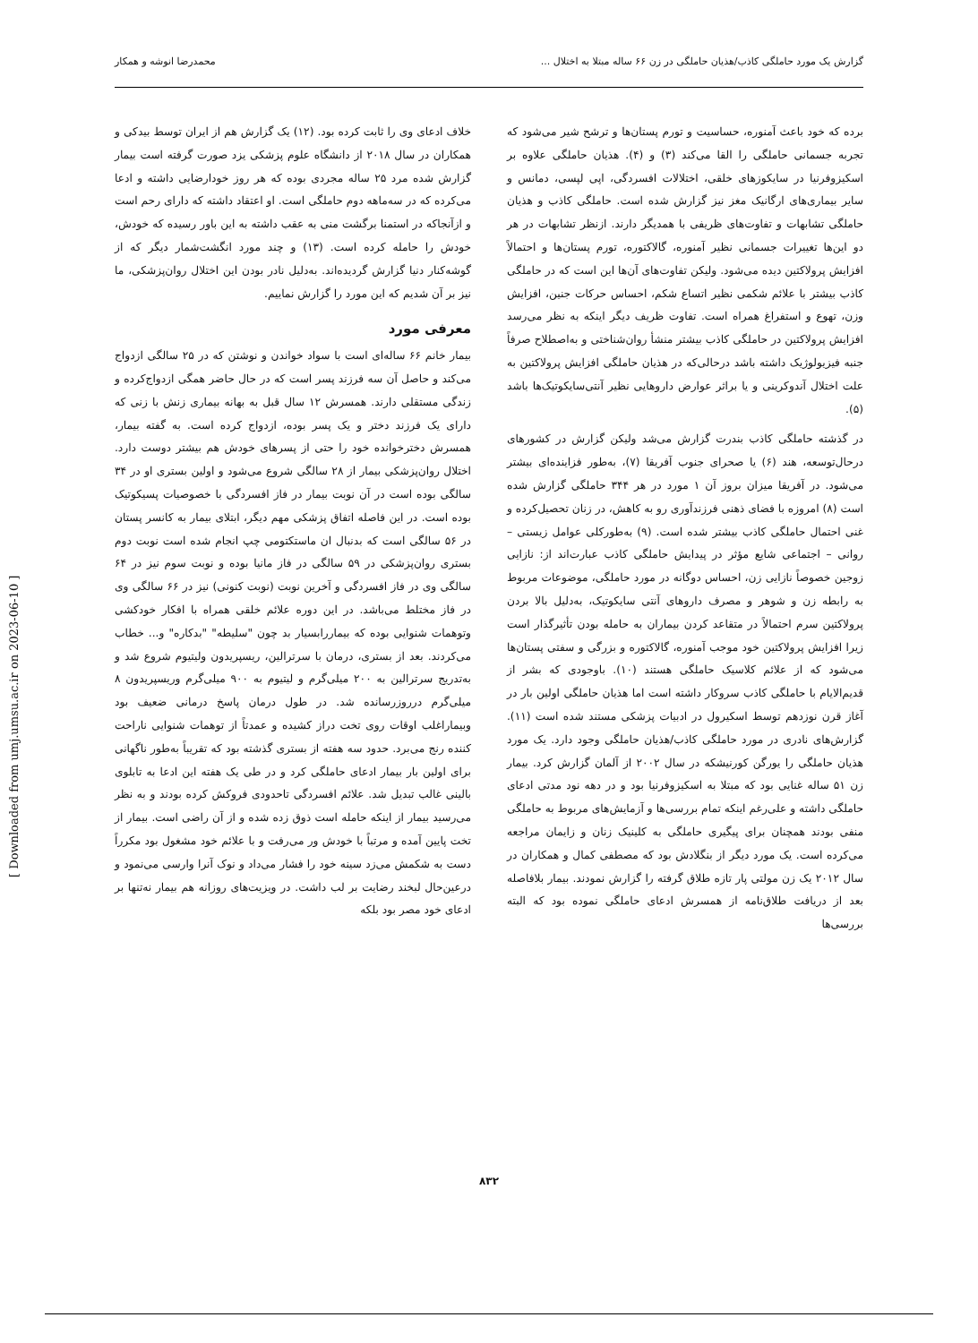گزارش یک مورد حاملگی کاذب/هذیان حاملگی در زن ۶۶ ساله مبتلا به اختلال ... محمدرضا انوشه و همکار
برده که خود باعث آمنوره، حساسیت و تورم پستان‌ها و ترشح شیر می‌شود که تجربه جسمانی حاملگی را القا می‌کند (۳) و (۴). هذیان حاملگی علاوه بر اسکیزوفرنیا در سایکوزهای خلقی، اختلالات افسردگی، اپی لپسی، دمانس و سایر بیماری‌های ارگانیک مغز نیز گزارش شده است. حاملگی کاذب و هذیان حاملگی تشابهات و تفاوت‌های ظریفی با همدیگر دارند. ازنظر تشابهات در هر دو این‌ها تغییرات جسمانی نظیر آمنوره، گالاکتوره، تورم پستان‌ها و احتمالاً افزایش پرولاکتین دیده می‌شود. ولیکن تفاوت‌های آن‌ها این است که در حاملگی کاذب بیشتر با علائم شکمی نظیر اتساع شکم، احساس حرکات جنین، افزایش وزن، تهوع و استفراغ همراه است. تفاوت ظریف دیگر اینکه به نظر می‌رسد افزایش پرولاکتین در حاملگی کاذب بیشتر منشأ روان‌شناختی و به‌اصطلاح صرفاً جنبه فیزیولوژیک داشته باشد درحالی‌که در هذیان حاملگی افزایش پرولاکتین به علت اختلال آندوکرینی و یا براثر عوارض داروهایی نظیر آنتی‌سایکوتیک‌ها باشد (۵).
در گذشته حاملگی کاذب بندرت گزارش می‌شد ولیکن گزارش در کشورهای درحال‌توسعه، هند (۶) یا صحرای جنوب آفریقا (۷)، به‌طور فزاینده‌ای بیشتر می‌شود. در آفریقا میزان بروز آن ۱ مورد در هر ۳۴۴ حاملگی گزارش شده است (۸) امروزه با فضای ذهنی فرزندآوری رو به کاهش، در زنان تحصیل‌کرده و غنی احتمال حاملگی کاذب بیشتر شده است. (۹) به‌طورکلی عوامل زیستی – روانی – اجتماعی شایع مؤثر در پیدایش حاملگی کاذب عبارت‌اند از: نازایی زوجین خصوصاً نازایی زن، احساس دوگانه در مورد حاملگی، موضوعات مربوط به رابطه زن و شوهر و مصرف داروهای آنتی سایکوتیک، به‌دلیل بالا بردن پرولاکتین سرم احتمالاً در متقاعد کردن بیماران به حامله بودن تأثیرگذار است زیرا افزایش پرولاکتین خود موجب آمنوره، گالاکتوره و بزرگی و سفتی پستان‌ها می‌شود که از علائم کلاسیک حاملگی هستند (۱۰). باوجودی که بشر از قدیم‌الایام با حاملگی کاذب سروکار داشته است اما هذیان حاملگی اولین بار در آغاز قرن نوزدهم توسط اسکیرول در ادبیات پزشکی مستند شده است (۱۱). گزارش‌های نادری در مورد حاملگی کاذب/هذیان حاملگی وجود دارد. یک مورد هذیان حاملگی را یورگن کورنیشکه در سال ۲۰۰۲ از آلمان گزارش کرد. بیمار زن ۵۱ ساله غنایی بود که مبتلا به اسکیزوفرنیا بود و در دهه نود مدتی ادعای حاملگی داشته و علی‌رغم اینکه تمام بررسی‌ها و آزمایش‌های مربوط به حاملگی منفی بودند همچنان برای پیگیری حاملگی به کلینیک زنان و زایمان مراجعه می‌کرده است. یک مورد دیگر از بنگلادش بود که مصطفی کمال و همکاران در سال ۲۰۱۲ یک زن مولتی پار تازه طلاق گرفته را گزارش نمودند. بیمار بلافاصله بعد از دریافت طلاق‌نامه از همسرش ادعای حاملگی نموده بود که البته بررسی‌ها
خلاف ادعای وی را ثابت کرده بود. (۱۲) یک گزارش هم از ایران توسط بیدکی و همکاران در سال ۲۰۱۸ از دانشگاه علوم پزشکی یزد صورت گرفته است بیمار گزارش شده مرد ۲۵ ساله مجردی بوده که هر روز خودارضایی داشته و ادعا می‌کرده که در سه‌ماهه دوم حاملگی است. او اعتقاد داشته که دارای رحم است و ازآنجاکه در استمنا برگشت منی به عقب داشته به این باور رسیده که خودش، خودش را حامله کرده است. (۱۳) و چند مورد انگشت‌شمار دیگر که از گوشه‌کنار دنیا گزارش گردیده‌اند. به‌دلیل نادر بودن این اختلال روان‌پزشکی، ما نیز بر آن شدیم که این مورد را گزارش نماییم.
معرفی مورد
بیمار خانم ۶۶ ساله‌ای است با سواد خواندن و نوشتن که در ۲۵ سالگی ازدواج می‌کند و حاصل آن سه فرزند پسر است که در حال حاضر همگی ازدواج‌کرده و زندگی مستقلی دارند. همسرش ۱۲ سال قبل به بهانه بیماری زنش با زنی که دارای یک فرزند دختر و یک پسر بوده، ازدواج کرده است. به گفته بیمار، همسرش دخترخوانده خود را حتی از پسرهای خودش هم بیشتر دوست دارد. اختلال روان‌پزشکی بیمار از ۲۸ سالگی شروع می‌شود و اولین بستری او در ۳۴ سالگی بوده است در آن نوبت بیمار در فاز افسردگی با خصوصیات پسیکوتیک بوده است. در این فاصله اتفاق پزشکی مهم دیگر، ابتلای بیمار به کانسر پستان در ۵۶ سالگی است که بدنبال ان ماستکتومی چپ انجام شده است نوبت دوم بستری روان‌پزشکی در ۵۹ سالگی در فاز مانیا بوده و نوبت سوم نیز در ۶۴ سالگی وی در فاز افسردگی و آخرین نوبت (نوبت کنونی) نیز در ۶۶ سالگی وی در فاز مختلط می‌باشد. در این دوره علائم خلقی همراه با افکار خودکشی وتوهمات شنوایی بوده که بیماررابسیار بد چون "سلیطه" "بدکاره" و... خطاب می‌کردند. بعد از بستری، درمان با سرترالین، ریسپریدون ولیتیوم شروع شد و به‌تدریج سرترالین به ۲۰۰ میلی‌گرم و لیتیوم به ۹۰۰ میلی‌گرم وریسپریدون ۸ میلی‌گرم درروزرسانده شد. در طول درمان پاسخ درمانی ضعیف بود وبیماراغلب اوقات روی تخت دراز کشیده و عمدتاً از توهمات شنوایی ناراحت کننده رنج می‌برد. حدود سه هفته از بستری گذشته بود که تقریباً به‌طور ناگهانی برای اولین بار بیمار ادعای حاملگی کرد و در طی یک هفته این ادعا به تابلوی بالینی غالب تبدیل شد. علائم افسردگی تاحدودی فروکش کرده بودند و به نظر می‌رسید بیمار از اینکه حامله است ذوق زده شده و از آن راضی است. بیمار از تخت پایین آمده و مرتباً با خودش ور می‌رفت و با علائم خود مشغول بود مکرراً دست به شکمش می‌زد سینه خود را فشار می‌داد و نوک آنرا وارسی می‌نمود و درعین‌حال لبخند رضایت بر لب داشت. در ویزیت‌های روزانه هم بیمار نه‌تنها بر ادعای خود مصر بود بلکه
[ Downloaded from umj.umsu.ac.ir on 2023-06-10 ]
۸۳۲